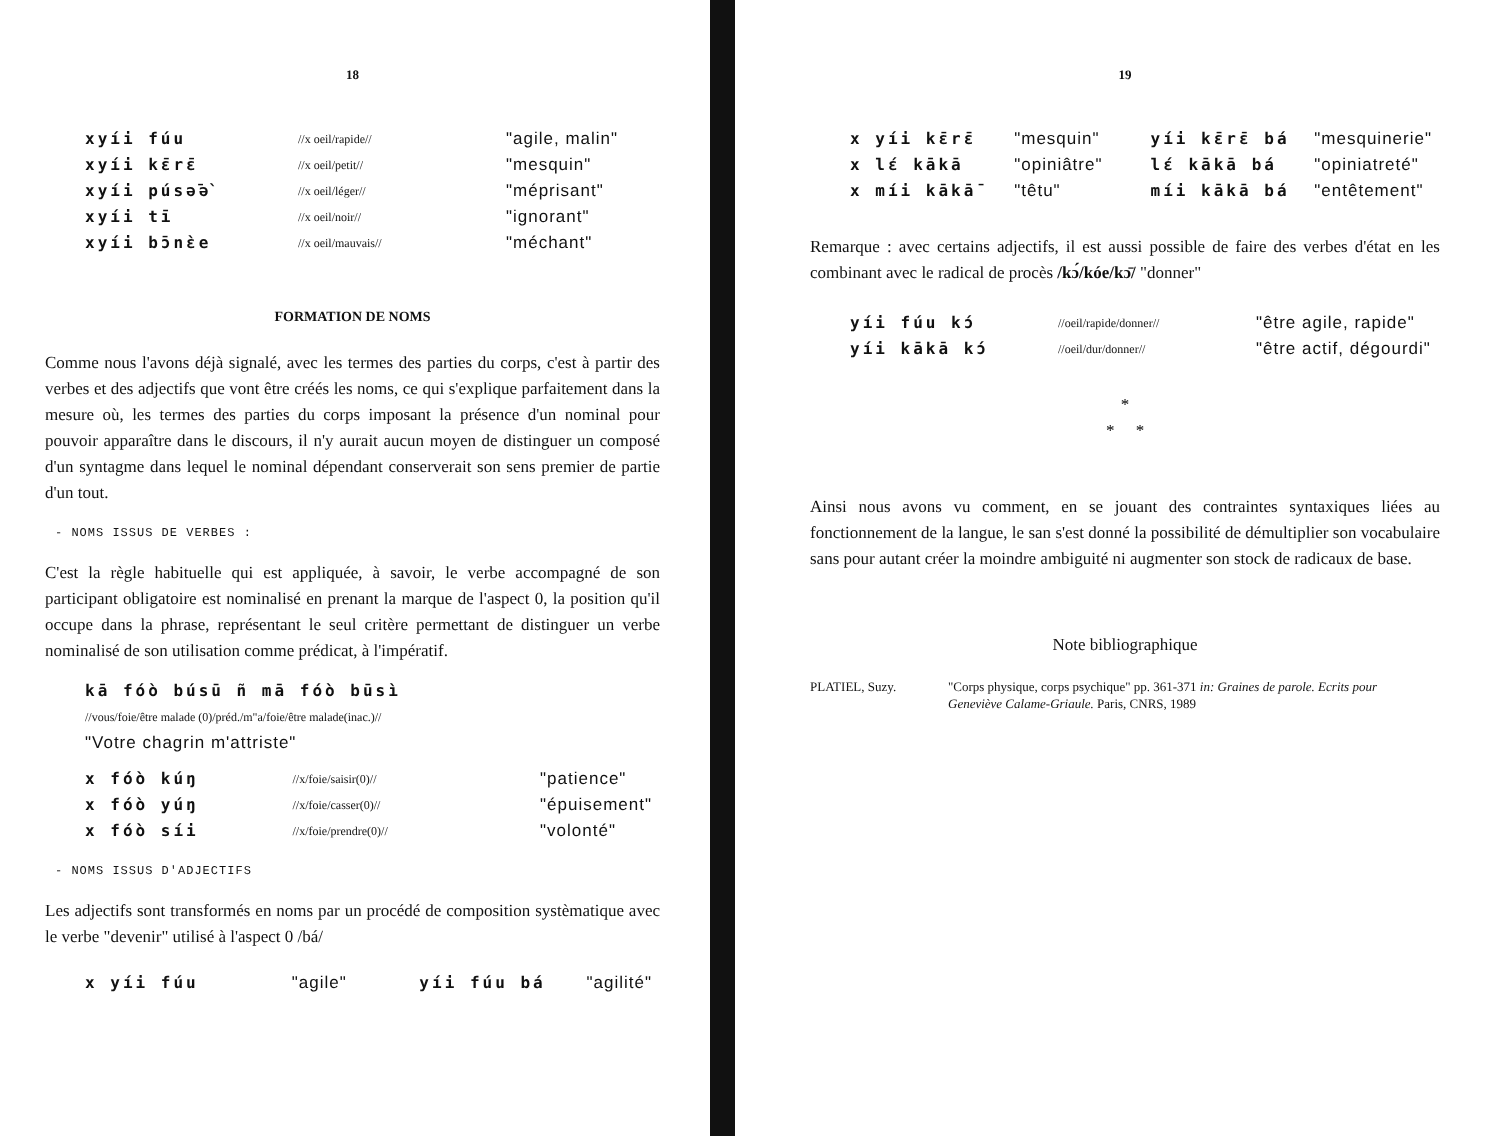18
| xyíi fúu | //x oeil/rapide// | "agile, malin" |
| xyíi kɛ̄rɛ̄ | //x oeil/petit// | "mesquin" |
| xyíi púsə̄ə̀ | //x oeil/léger// | "méprisant" |
| xyíi tī | //x oeil/noir// | "ignorant" |
| xyíi bɔ̄nɛ̀e | //x oeil/mauvais// | "méchant" |
FORMATION DE NOMS
Comme nous l'avons déjà signalé, avec les termes des parties du corps, c'est à partir des verbes et des adjectifs que vont être créés les noms, ce qui s'explique parfaitement dans la mesure où, les termes des parties du corps imposant la présence d'un nominal pour pouvoir apparaître dans le discours, il n'y aurait aucun moyen de distinguer un composé d'un syntagme dans lequel le nominal dépendant conserverait son sens premier de partie d'un tout.
- NOMS ISSUS DE VERBES :
C'est la règle habituelle qui est appliquée, à savoir, le verbe accompagné de son participant obligatoire est nominalisé en prenant la marque de l'aspect 0, la position qu'il occupe dans la phrase, représentant le seul critère permettant de distinguer un verbe nominalisé de son utilisation comme prédicat, à l'impératif.
kā fóò búsū ñ mā fóò būsì
//vous/foie/être malade (0)/préd./m"a/foie/être malade(inac.)//
"Votre chagrin m'attriste"
| x fóò kúŋ | //x/foie/saisir(0)// | "patience" |
| x fóò yúŋ | //x/foie/casser(0)// | "épuisement" |
| x fóò síi | //x/foie/prendre(0)// | "volonté" |
- NOMS ISSUS D'ADJECTIFS
Les adjectifs sont transformés en noms par un procédé de composition systèmatique avec le verbe "devenir" utilisé à l'aspect 0 /bá/
| x yíi fúu | "agile" | yíi fúu bá | "agilité" |
19
| x yíi kɛ̄rɛ̄ | "mesquin" | yíi kɛ̄rɛ̄ bá | "mesquinerie" |
| x lɛ́ kākā | "opiniâtre" | lɛ́ kākā bá | "opiniatreté" |
| x míi kākā¯ | "têtu" | míi kākā bá | "entêtement" |
Remarque : avec certains adjectifs, il est aussi possible de faire des verbes d'état en les combinant avec le radical de procès /kɔ́/kóe/kɔ̄/ "donner"
| yíi fúu kɔ́ | //oeil/rapide/donner// | "être agile, rapide" |
| yíi kākā kɔ́ | //oeil/dur/donner// | "être actif, dégourdi" |
*
* *
Ainsi nous avons vu comment, en se jouant des contraintes syntaxiques liées au fonctionnement de la langue, le san s'est donné la possibilité de démultiplier son vocabulaire sans pour autant créer la moindre ambiguité ni augmenter son stock de radicaux de base.
Note bibliographique
| PLATIEL, Suzy. | "Corps physique, corps psychique" pp. 361-371 in: Graines de parole. Ecrits pour Geneviève Calame-Griaule. Paris, CNRS, 1989 |